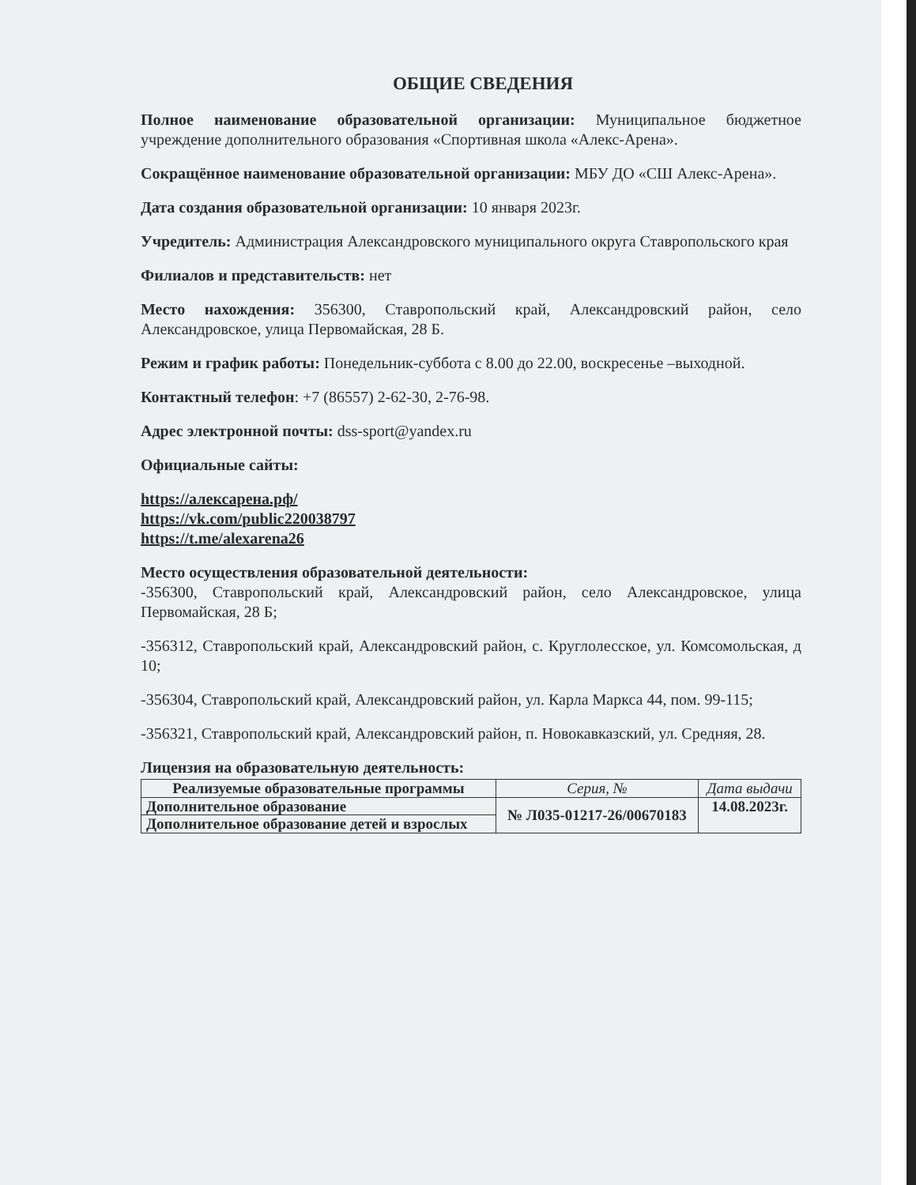ОБЩИЕ СВЕДЕНИЯ
Полное наименование образовательной организации: Муниципальное бюджетное учреждение дополнительного образования «Спортивная школа «Алекс-Арена».
Сокращённое наименование образовательной организации: МБУ ДО «СШ Алекс-Арена».
Дата создания образовательной организации: 10 января 2023г.
Учредитель: Администрация Александровского муниципального округа Ставропольского края
Филиалов и представительств: нет
Место нахождения: 356300, Ставропольский край, Александровский район, село Александровское, улица Первомайская, 28 Б.
Режим и график работы: Понедельник-суббота с 8.00 до 22.00, воскресенье –выходной.
Контактный телефон: +7 (86557) 2-62-30, 2-76-98.
Адрес электронной почты: dss-sport@yandex.ru
Официальные сайты:
https://алексарена.рф/
https://vk.com/public220038797
https://t.me/alexarena26
Место осуществления образовательной деятельности:
-356300, Ставропольский край, Александровский район, село Александровское, улица Первомайская, 28 Б;
-356312, Ставропольский край, Александровский район, с. Круглолесское, ул. Комсомольская, д 10;
-356304, Ставропольский край, Александровский район, ул. Карла Маркса 44, пом. 99-115;
-356321, Ставропольский край, Александровский район, п. Новокавказский, ул. Средняя, 28.
Лицензия на образовательную деятельность:
| Реализуемые образовательные программы | Серия, № | Дата выдачи |
| --- | --- | --- |
| Дополнительное образование | № Л035-01217-26/00670183 | 14.08.2023г. |
| Дополнительное образование детей и взрослых | | |